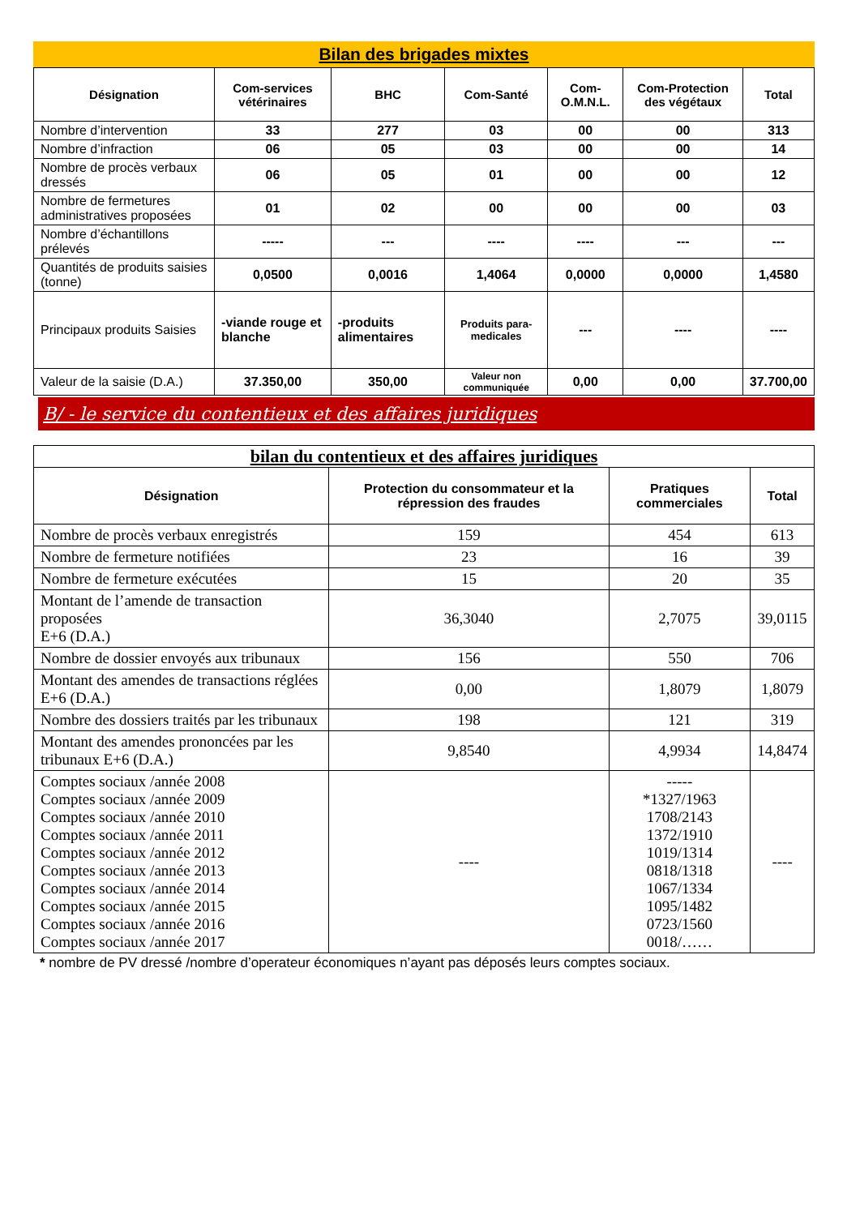Bilan des brigades mixtes
| Désignation | Com-services vétérinaires | BHC | Com-Santé | Com-O.M.N.L. | Com-Protection des végétaux | Total |
| --- | --- | --- | --- | --- | --- | --- |
| Nombre d’intervention | 33 | 277 | 03 | 00 | 00 | 313 |
| Nombre d’infraction | 06 | 05 | 03 | 00 | 00 | 14 |
| Nombre de procès verbaux dressés | 06 | 05 | 01 | 00 | 00 | 12 |
| Nombre de fermetures administratives proposées | 01 | 02 | 00 | 00 | 00 | 03 |
| Nombre d’échantillons prélevés | ----- | --- | ---- | ---- | --- | --- |
| Quantités de produits saisies (tonne) | 0,0500 | 0,0016 | 1,4064 | 0,0000 | 0,0000 | 1,4580 |
| Principaux produits Saisies | -viande rouge et blanche | -produits alimentaires | Produits para-medicales | --- | ---- | ---- |
| Valeur de la saisie (D.A.) | 37.350,00 | 350,00 | Valeur non communiquée | 0,00 | 0,00 | 37.700,00 |
B/ - le service du contentieux et des affaires juridiques
bilan du contentieux et des affaires juridiques
| Désignation | Protection du consommateur et la répression des fraudes | Pratiques commerciales | Total |
| --- | --- | --- | --- |
| Nombre de procès verbaux enregistrés | 159 | 454 | 613 |
| Nombre de fermeture notifiées | 23 | 16 | 39 |
| Nombre de fermeture exécutées | 15 | 20 | 35 |
| Montant de l’amende de transaction proposées E+6 (D.A.) | 36,3040 | 2,7075 | 39,0115 |
| Nombre de dossier envoyés aux tribunaux | 156 | 550 | 706 |
| Montant des amendes de transactions réglées E+6 (D.A.) | 0,00 | 1,8079 | 1,8079 |
| Nombre des dossiers traités par les tribunaux | 198 | 121 | 319 |
| Montant des amendes prononcées par les tribunaux E+6 (D.A.) | 9,8540 | 4,9934 | 14,8474 |
| Comptes sociaux /année 2008 Comptes sociaux /année 2009 Comptes sociaux /année 2010 Comptes sociaux /année 2011 Comptes sociaux /année 2012 Comptes sociaux /année 2013 Comptes sociaux /année 2014 Comptes sociaux /année 2015 Comptes sociaux /année 2016 Comptes sociaux /année 2017 | ---- | ----- *1327/1963 1708/2143 1372/1910 1019/1314 0818/1318 1067/1334 1095/1482 0723/1560 0018/…… | ---- |
* nombre de PV dressé /nombre d’operateur économiques n’ayant pas déposés leurs comptes sociaux.